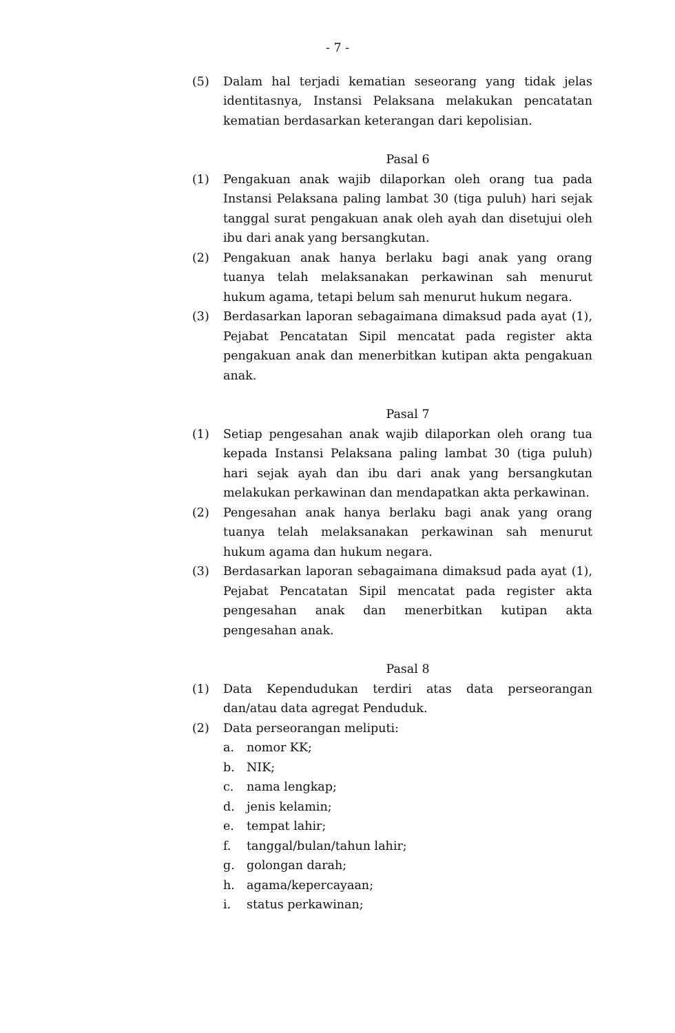- 7 -
(5) Dalam hal terjadi kematian seseorang yang tidak jelas identitasnya, Instansi Pelaksana melakukan pencatatan kematian berdasarkan keterangan dari kepolisian.
Pasal 6
(1) Pengakuan anak wajib dilaporkan oleh orang tua pada Instansi Pelaksana paling lambat 30 (tiga puluh) hari sejak tanggal surat pengakuan anak oleh ayah dan disetujui oleh ibu dari anak yang bersangkutan.
(2) Pengakuan anak hanya berlaku bagi anak yang orang tuanya telah melaksanakan perkawinan sah menurut hukum agama, tetapi belum sah menurut hukum negara.
(3) Berdasarkan laporan sebagaimana dimaksud pada ayat (1), Pejabat Pencatatan Sipil mencatat pada register akta pengakuan anak dan menerbitkan kutipan akta pengakuan anak.
Pasal 7
(1) Setiap pengesahan anak wajib dilaporkan oleh orang tua kepada Instansi Pelaksana paling lambat 30 (tiga puluh) hari sejak ayah dan ibu dari anak yang bersangkutan melakukan perkawinan dan mendapatkan akta perkawinan.
(2) Pengesahan anak hanya berlaku bagi anak yang orang tuanya telah melaksanakan perkawinan sah menurut hukum agama dan hukum negara.
(3) Berdasarkan laporan sebagaimana dimaksud pada ayat (1), Pejabat Pencatatan Sipil mencatat pada register akta pengesahan anak dan menerbitkan kutipan akta pengesahan anak.
Pasal 8
(1) Data Kependudukan terdiri atas data perseorangan dan/atau data agregat Penduduk.
(2) Data perseorangan meliputi:
a. nomor KK;
b. NIK;
c. nama lengkap;
d. jenis kelamin;
e. tempat lahir;
f. tanggal/bulan/tahun lahir;
g. golongan darah;
h. agama/kepercayaan;
i. status perkawinan;